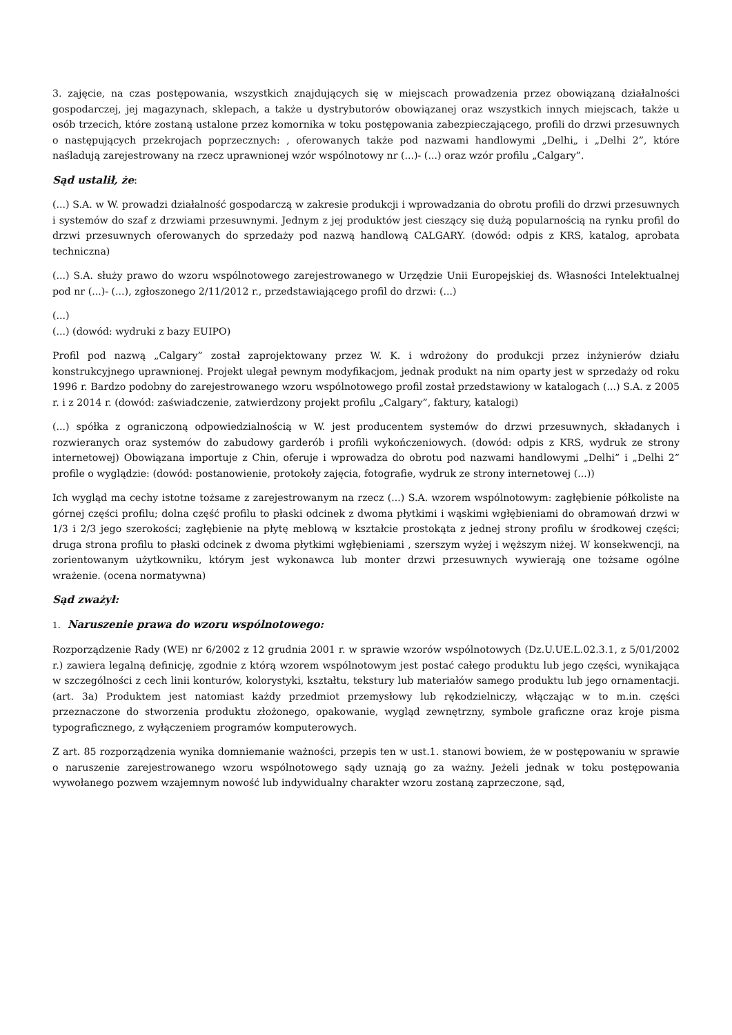3. zajęcie, na czas postępowania, wszystkich znajdujących się w miejscach prowadzenia przez obowiązaną działalności gospodarczej, jej magazynach, sklepach, a także u dystrybutorów obowiązanej oraz wszystkich innych miejscach, także u osób trzecich, które zostaną ustalone przez komornika w toku postępowania zabezpieczającego, profili do drzwi przesuwnych o następujących przekrojach poprzecznych: , oferowanych także pod nazwami handlowymi „Delhi„ i „Delhi 2”, które naśladują zarejestrowany na rzecz uprawnionej wzór wspólnotowy nr (...)- (...) oraz wzór profilu „Calgary”.
Sąd ustalił, że:
(...) S.A. w W. prowadzi działalność gospodarczą w zakresie produkcji i wprowadzania do obrotu profili do drzwi przesuwnych i systemów do szaf z drzwiami przesuwnymi. Jednym z jej produktów jest cieszący się dużą popularnością na rynku profil do drzwi przesuwnych oferowanych do sprzedaży pod nazwą handlową CALGARY. (dowód: odpis z KRS, katalog, aprobata techniczna)
(...) S.A. służy prawo do wzoru wspólnotowego zarejestrowanego w Urzędzie Unii Europejskiej ds. Własności Intelektualnej pod nr (...)- (...), zgłoszonego 2/11/2012 r., przedstawiającego profil do drzwi: (...)
(...)
(...) (dowód: wydruki z bazy EUIPO)
Profil pod nazwą „Calgary” został zaprojektowany przez W. K. i wdrożony do produkcji przez inżynierów działu konstrukcyjnego uprawnionej. Projekt ulegał pewnym modyfikacjom, jednak produkt na nim oparty jest w sprzedaży od roku 1996 r. Bardzo podobny do zarejestrowanego wzoru wspólnotowego profil został przedstawiony w katalogach (...) S.A. z 2005 r. i z 2014 r. (dowód: zaświadczenie, zatwierdzony projekt profilu „Calgary”, faktury, katalogi)
(...) spółka z ograniczoną odpowiedzialnością w W. jest producentem systemów do drzwi przesuwnych, składanych i rozwieranych oraz systemów do zabudowy garderób i profili wykończeniowych. (dowód: odpis z KRS, wydruk ze strony internetowej) Obowiązana importuje z Chin, oferuje i wprowadza do obrotu pod nazwami handlowymi „Delhi” i „Delhi 2” profile o wyglądzie: (dowód: postanowienie, protokoły zajęcia, fotografie, wydruk ze strony internetowej (...))
Ich wygląd ma cechy istotne tożsame z zarejestrowanym na rzecz (...) S.A. wzorem wspólnotowym: zagłębienie półkoliste na górnej części profilu; dolna część profilu to płaski odcinek z dwoma płytkimi i wąskimi wgłębieniami do obramowań drzwi w 1/3 i 2/3 jego szerokości; zagłębienie na płytę meblową w kształcie prostokąta z jednej strony profilu w środkowej części; druga strona profilu to płaski odcinek z dwoma płytkimi wgłębieniami , szerszym wyżej i węższym niżej. W konsekwencji, na zorientowanym użytkowniku, którym jest wykonawca lub monter drzwi przesuwnych wywierają one tożsame ogólne wrażenie. (ocena normatywna)
Sąd zważył:
1. Naruszenie prawa do wzoru wspólnotowego:
Rozporządzenie Rady (WE) nr 6/2002 z 12 grudnia 2001 r. w sprawie wzorów wspólnotowych (Dz.U.UE.L.02.3.1, z 5/01/2002 r.) zawiera legalną definicję, zgodnie z którą wzorem wspólnotowym jest postać całego produktu lub jego części, wynikająca w szczególności z cech linii konturów, kolorystyki, kształtu, tekstury lub materiałów samego produktu lub jego ornamentacji. (art. 3a) Produktem jest natomiast każdy przedmiot przemysłowy lub rękodzielniczy, włączając w to m.in. części przeznaczone do stworzenia produktu złożonego, opakowanie, wygląd zewnętrzny, symbole graficzne oraz kroje pisma typograficznego, z wyłączeniem programów komputerowych.
Z art. 85 rozporządzenia wynika domniemanie ważności, przepis ten w ust.1. stanowi bowiem, że w postępowaniu w sprawie o naruszenie zarejestrowanego wzoru wspólnotowego sądy uznają go za ważny. Jeżeli jednak w toku postępowania wywołanego pozwem wzajemnym nowość lub indywidualny charakter wzoru zostaną zaprzeczone, sąd,